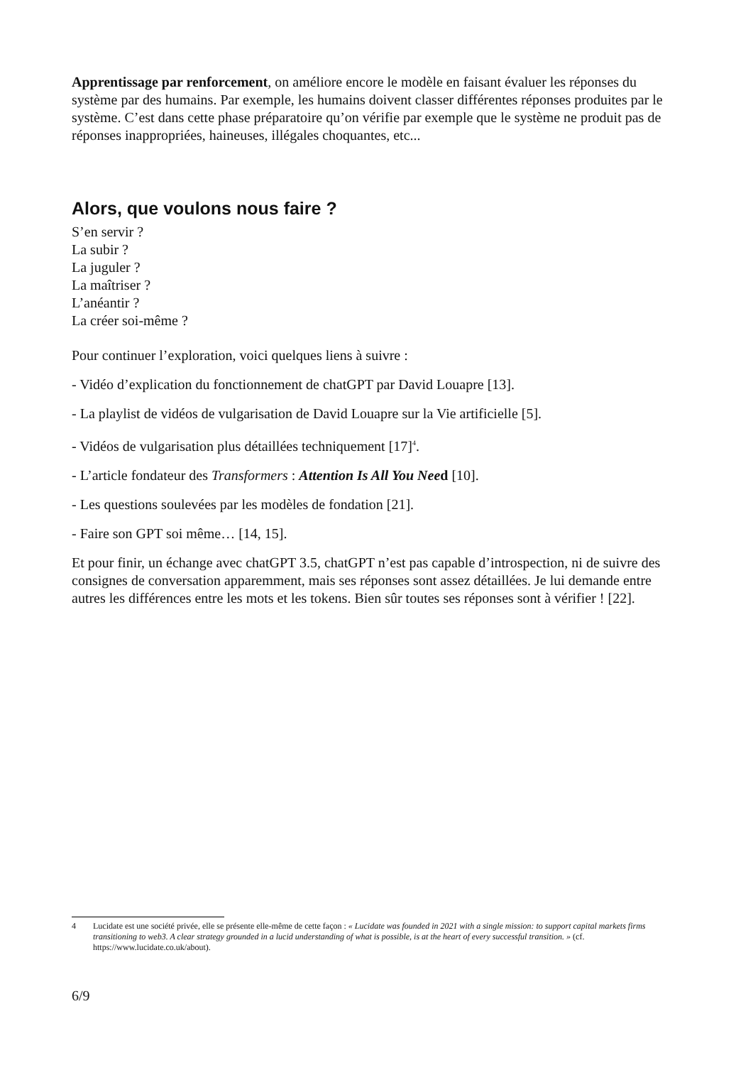Apprentissage par renforcement, on améliore encore le modèle en faisant évaluer les réponses du système par des humains. Par exemple, les humains doivent classer différentes réponses produites par le système. C’est dans cette phase préparatoire qu’on vérifie par exemple que le système ne produit pas de réponses inappropriées, haineuses, illégales choquantes, etc...
Alors, que voulons nous faire ?
S’en servir ?
La subir ?
La juguler ?
La maîtriser ?
L’anéantir ?
La créer soi-même ?
Pour continuer l’exploration, voici quelques liens à suivre :
- Vidéo d’explication du fonctionnement de chatGPT par David Louapre [13].
- La playlist de vidéos de vulgarisation de David Louapre sur la Vie artificielle [5].
- Vidéos de vulgarisation plus détaillées techniquement [17]<sup>4</sup>.
- L’article fondateur des Transformers : Attention Is All You Need [10].
- Les questions soulevées par les modèles de fondation [21].
- Faire son GPT soi même… [14, 15].
Et pour finir, un échange avec chatGPT 3.5, chatGPT n’est pas capable d’introspection, ni de suivre des consignes de conversation apparemment, mais ses réponses sont assez détaillées. Je lui demande entre autres les différences entre les mots et les tokens. Bien sûr toutes ses réponses sont à vérifier ! [22].
4 Lucidate est une société privée, elle se présente elle-même de cette façon : « Lucidate was founded in 2021 with a single mission: to support capital markets firms transitioning to web3. A clear strategy grounded in a lucid understanding of what is possible, is at the heart of every successful transition. » (cf. https://www.lucidate.co.uk/about).
6/9